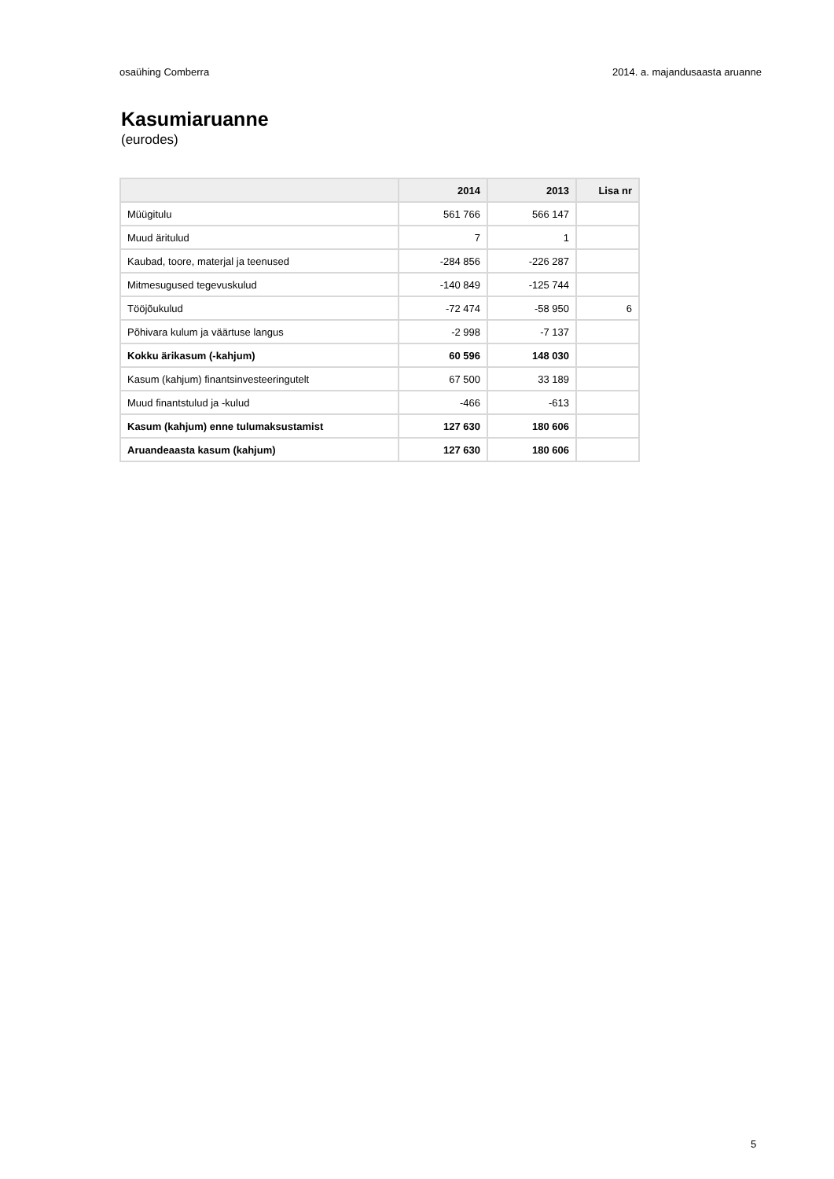osaühing Comberra 2014. a. majandusaasta aruanne
Kasumiaruanne
(eurodes)
| | 2014 | 2013 | Lisa nr |
| --- | --- | --- | --- |
| Müügitulu | 561 766 | 566 147 | |
| Muud äritulud | 7 | 1 | |
| Kaubad, toore, materjal ja teenused | -284 856 | -226 287 | |
| Mitmesugused tegevuskulud | -140 849 | -125 744 | |
| Tööjõukulud | -72 474 | -58 950 | 6 |
| Põhivara kulum ja väärtuse langus | -2 998 | -7 137 | |
| Kokku ärikasum (-kahjum) | 60 596 | 148 030 | |
| Kasum (kahjum) finantsinvesteeringutelt | 67 500 | 33 189 | |
| Muud finantstulud ja -kulud | -466 | -613 | |
| Kasum (kahjum) enne tulumaksustamist | 127 630 | 180 606 | |
| Aruandeaasta kasum (kahjum) | 127 630 | 180 606 | |
5